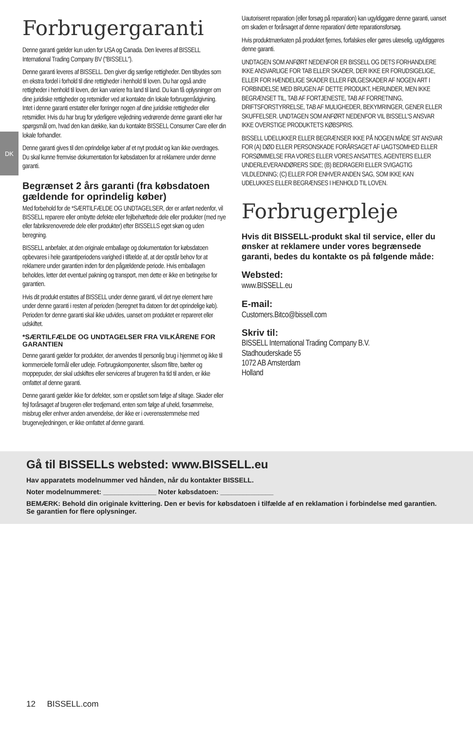DK
Forbrugergaranti
Denne garanti gælder kun uden for USA og Canada. Den leveres af BISSELL International Trading Company BV ("BISSELL").
Denne garanti leveres af BISSELL. Den giver dig særlige rettigheder. Den tilbydes som en ekstra fordel i forhold til dine rettigheder i henhold til loven. Du har også andre rettigheder i henhold til loven, der kan variere fra land til land. Du kan få oplysninger om dine juridiske rettigheder og retsmidler ved at kontakte din lokale forbrugerrådgivning. Intet i denne garanti erstatter eller forringer nogen af dine juridiske rettigheder eller retsmidler. Hvis du har brug for yderligere vejledning vedrørende denne garanti eller har spørgsmål om, hvad den kan dække, kan du kontakte BISSELL Consumer Care eller din lokale forhandler.
Denne garanti gives til den oprindelige køber af et nyt produkt og kan ikke overdrages. Du skal kunne fremvise dokumentation for købsdatoen for at reklamere under denne garanti.
Begrænset 2 års garanti (fra købsdatoen gældende for oprindelig køber)
Med forbehold for de *SÆRTILFÆLDE OG UNDTAGELSER, der er anført nedenfor, vil BISSELL reparere eller ombytte defekte eller fejlbehæftede dele eller produkter (med nye eller fabriksrenoverede dele eller produkter) efter BISSELLS eget skøn og uden beregning.
BISSELL anbefaler, at den originale emballage og dokumentation for købsdatoen opbevares i hele garantiperiodens varighed i tilfælde af, at der opstår behov for at reklamere under garantien inden for den pågældende periode. Hvis emballagen beholdes, letter det eventuel pakning og transport, men dette er ikke en betingelse for garantien.
Hvis dit produkt erstattes af BISSELL under denne garanti, vil det nye element høre under denne garanti i resten af perioden (beregnet fra datoen for det oprindelige køb). Perioden for denne garanti skal ikke udvides, uanset om produktet er repareret eller udskiftet.
*SÆRTILFÆLDE OG UNDTAGELSER FRA VILKÅRENE FOR GARANTIEN
Denne garanti gælder for produkter, der anvendes til personlig brug i hjemmet og ikke til kommercielle formål eller udleje. Forbrugskomponenter, såsom filtre, bælter og moppepuder, der skal udskiftes eller serviceres af brugeren fra tid til anden, er ikke omfattet af denne garanti.
Denne garanti gælder ikke for defekter, som er opstået som følge af slitage. Skader eller fejl forårsaget af brugeren eller tredjemand, enten som følge af uheld, forsømmelse, misbrug eller enhver anden anvendelse, der ikke er i overensstemmelse med brugervejledningen, er ikke omfattet af denne garanti.
Uautoriseret reparation (eller forsøg på reparation) kan ugyldiggøre denne garanti, uanset om skaden er forårsaget af denne reparation/ dette reparationsforsøg.
Hvis produktmærkaten på produktet fjernes, forfalskes eller gøres ulæselig, ugyldiggøres denne garanti.
UNDTAGEN SOM ANFØRT NEDENFOR ER BISSELL OG DETS FORHANDLERE IKKE ANSVARLIGE FOR TAB ELLER SKADER, DER IKKE ER FORUDSIGELIGE, ELLER FOR HÆNDELIGE SKADER ELLER FØLGESKADER AF NOGEN ART I FORBINDELSE MED BRUGEN AF DETTE PRODUKT, HERUNDER, MEN IKKE BEGRÆNSET TIL, TAB AF FORTJENESTE, TAB AF FORRETNING, DRIFTSFORSTYRRELSE, TAB AF MULIGHEDER, BEKYMRINGER, GENER ELLER SKUFFELSER. UNDTAGEN SOM ANFØRT NEDENFOR VIL BISSELL'S ANSVAR IKKE OVERSTIGE PRODUKTETS KØBSPRIS.
BISSELL UDELUKKER ELLER BEGRÆNSER IKKE PÅ NOGEN MÅDE SIT ANSVAR FOR (A) DØD ELLER PERSONSKADE FORÅRSAGET AF UAGTSOMHED ELLER FORSØMMELSE FRA VORES ELLER VORES ANSATTES, AGENTERS ELLER UNDERLEVERANDØRERS SIDE; (B) BEDRAGERI ELLER SVIGAGTIG VILDLEDNING; (C) ELLER FOR ENHVER ANDEN SAG, SOM IKKE KAN UDELUKKES ELLER BEGRÆNSES I HENHOLD TIL LOVEN.
Forbrugerpleje
Hvis dit BISSELL-produkt skal til service, eller du ønsker at reklamere under vores begrænsede garanti, bedes du kontakte os på følgende måde:
Websted:
www.BISSELL.eu
E-mail:
Customers.Bitco@bissell.com
Skriv til:
BISSELL International Trading Company B.V.
Stadhouderskade 55
1072 AB Amsterdam
Holland
Gå til BISSELLs websted: www.BISSELL.eu
Hav apparatets modelnummer ved hånden, når du kontakter BISSELL.
Noter modelnummeret: ______________ Noter købsdatoen: ______________
BEMÆRK: Behold din originale kvittering. Den er bevis for købsdatoen i tilfælde af en reklamation i forbindelse med garantien. Se garantien for flere oplysninger.
12 BISSELL.com